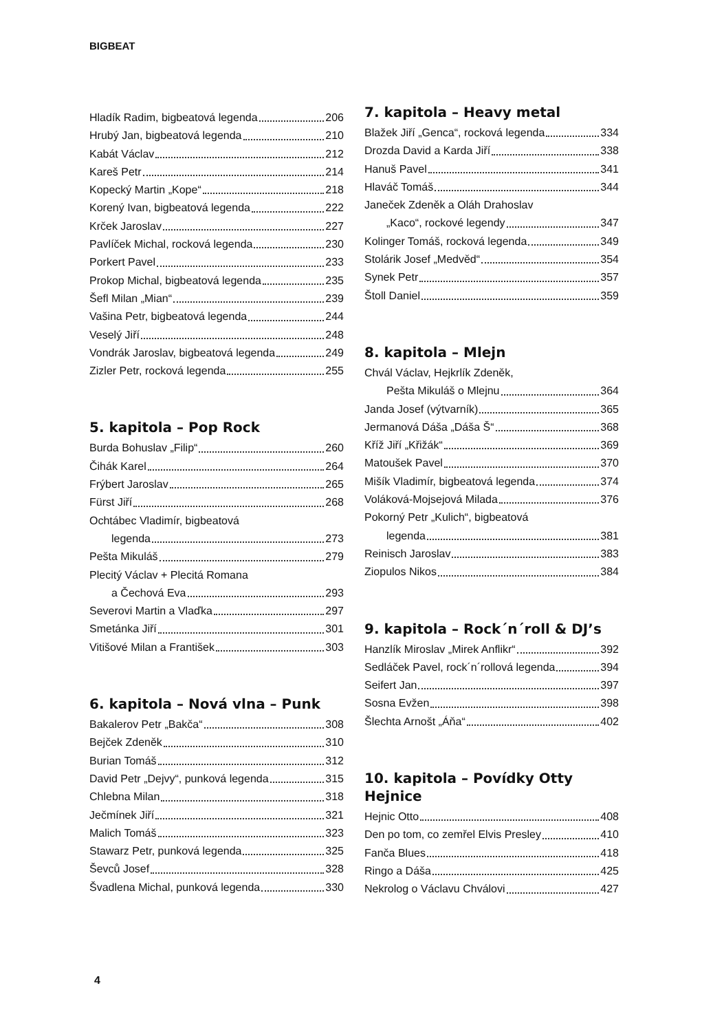BIGBEAT
Hladík Radim, bigbeatová legenda 206
Hrubý Jan, bigbeatová legenda 210
Kabát Václav 212
Kareš Petr 214
Kopecký Martin „Kope“ 218
Korený Ivan, bigbeatová legenda 222
Krček Jaroslav 227
Pavlíček Michal, rocková legenda 230
Porkert Pavel 233
Prokop Michal, bigbeatová legenda 235
Šefl Milan „Mian“ 239
Vašina Petr, bigbeatová legenda 244
Veselý Jiří 248
Vondrák Jaroslav, bigbeatová legenda 249
Zizler Petr, rocková legenda 255
5. kapitola – Pop Rock
Burda Bohuslav „Filip“ 260
Čihák Karel 264
Frýbert Jaroslav 265
Fürst Jiří 268
Ochtábec Vladimír, bigbeatová
legenda 273
Pešta Mikuláš 279
Plecitý Václav + Plecitá Romana
a Čechová Eva 293
Severovi Martin a Vlaďka 297
Smetánka Jiří 301
Vitišové Milan a František 303
6. kapitola – Nová vlna – Punk
Bakalerov Petr „Bakča“ 308
Bejček Zdeněk 310
Burian Tomáš 312
David Petr „Dejvy“, punková legenda 315
Chlebna Milan 318
Ječmínek Jiří 321
Malich Tomáš 323
Stawarz Petr, punková legenda 325
Ševců Josef 328
Švadlena Michal, punková legenda 330
7. kapitola – Heavy metal
Blažek Jiří „Genca“, rocková legenda 334
Drozda David a Karda Jiří 338
Hanuš Pavel 341
Hlaváč Tomáš 344
Janeček Zdeněk a Oláh Drahoslav
„Kaco“, rockové legendy 347
Kolinger Tomáš, rocková legenda 349
Stolárik Josef „Medvěd“ 354
Synek Petr 357
Štoll Daniel 359
8. kapitola – Mlejn
Chvál Václav, Hejkrlík Zdeněk,
Pešta Mikuláš o Mlejnu 364
Janda Josef (výtvarník) 365
Jermanová Dáša „Dáša Š“ 368
Kříž Jiří „Křižák“ 369
Matoušek Pavel 370
Mišík Vladimír, bigbeatová legenda 374
Voláková-Mojsejová Milada 376
Pokorný Petr „Kulich“, bigbeatová
legenda 381
Reinisch Jaroslav 383
Ziopulos Nikos 384
9. kapitola – Rock´n´roll & DJ’s
Hanzlík Miroslav „Mirek Anflikr“ 392
Sedláček Pavel, rock´n´rollová legenda 394
Seifert Jan 397
Sosna Evžen 398
Šlechta Arnošt „Áňa“ 402
10. kapitola – Povídky Otty Hejnice
Hejnic Otto 408
Den po tom, co zemřel Elvis Presley 410
Fanča Blues 418
Ringo a Dáša 425
Nekrolog o Václavu Chválovi 427
4